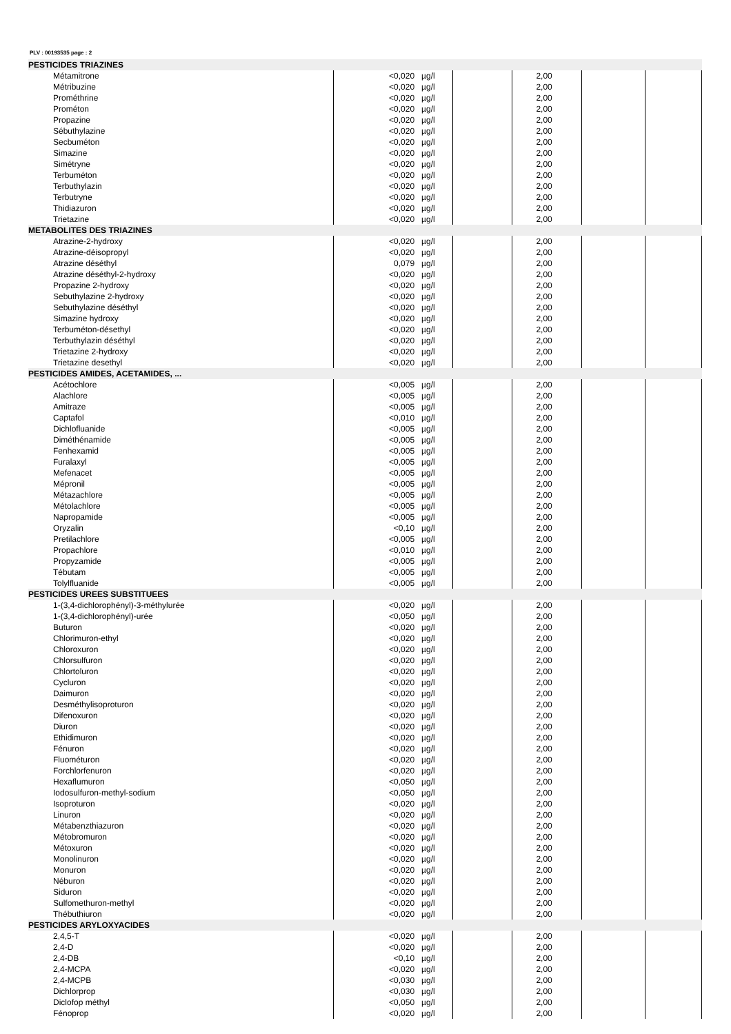PLV : 00193535 page : 2
| PESTICIDES TRIAZINES | | | | | | | |
| Métamitrone | <0,020 | µg/l | | 2,00 | | | |
| Métribuzine | <0,020 | µg/l | | 2,00 | | | |
| Prométhrine | <0,020 | µg/l | | 2,00 | | | |
| Prométon | <0,020 | µg/l | | 2,00 | | | |
| Propazine | <0,020 | µg/l | | 2,00 | | | |
| Sébuthylazine | <0,020 | µg/l | | 2,00 | | | |
| Secbuméton | <0,020 | µg/l | | 2,00 | | | |
| Simazine | <0,020 | µg/l | | 2,00 | | | |
| Simétryne | <0,020 | µg/l | | 2,00 | | | |
| Terbuméton | <0,020 | µg/l | | 2,00 | | | |
| Terbuthylazin | <0,020 | µg/l | | 2,00 | | | |
| Terbutryne | <0,020 | µg/l | | 2,00 | | | |
| Thidiazuron | <0,020 | µg/l | | 2,00 | | | |
| Trietazine | <0,020 | µg/l | | 2,00 | | | |
| METABOLITES DES TRIAZINES | | | | | | | |
| Atrazine-2-hydroxy | <0,020 | µg/l | | 2,00 | | | |
| Atrazine-déisopropyl | <0,020 | µg/l | | 2,00 | | | |
| Atrazine déséthyl | 0,079 | µg/l | | 2,00 | | | |
| Atrazine déséthyl-2-hydroxy | <0,020 | µg/l | | 2,00 | | | |
| Propazine 2-hydroxy | <0,020 | µg/l | | 2,00 | | | |
| Sebuthylazine 2-hydroxy | <0,020 | µg/l | | 2,00 | | | |
| Sebuthylazine déséthyl | <0,020 | µg/l | | 2,00 | | | |
| Simazine hydroxy | <0,020 | µg/l | | 2,00 | | | |
| Terbuméton-désethyl | <0,020 | µg/l | | 2,00 | | | |
| Terbuthylazin déséthyl | <0,020 | µg/l | | 2,00 | | | |
| Trietazine 2-hydroxy | <0,020 | µg/l | | 2,00 | | | |
| Trietazine desethyl | <0,020 | µg/l | | 2,00 | | | |
| PESTICIDES AMIDES, ACETAMIDES, ... | | | | | | | |
| Acétochlore | <0,005 | µg/l | | 2,00 | | | |
| Alachlore | <0,005 | µg/l | | 2,00 | | | |
| Amitraze | <0,005 | µg/l | | 2,00 | | | |
| Captafol | <0,010 | µg/l | | 2,00 | | | |
| Dichlofluanide | <0,005 | µg/l | | 2,00 | | | |
| Diméthénamide | <0,005 | µg/l | | 2,00 | | | |
| Fenhexamid | <0,005 | µg/l | | 2,00 | | | |
| Furalaxyl | <0,005 | µg/l | | 2,00 | | | |
| Mefenacet | <0,005 | µg/l | | 2,00 | | | |
| Mépronil | <0,005 | µg/l | | 2,00 | | | |
| Métazachlore | <0,005 | µg/l | | 2,00 | | | |
| Métolachlore | <0,005 | µg/l | | 2,00 | | | |
| Napropamide | <0,005 | µg/l | | 2,00 | | | |
| Oryzalin | <0,10 | µg/l | | 2,00 | | | |
| Pretilachlore | <0,005 | µg/l | | 2,00 | | | |
| Propachlore | <0,010 | µg/l | | 2,00 | | | |
| Propyzamide | <0,005 | µg/l | | 2,00 | | | |
| Tébutam | <0,005 | µg/l | | 2,00 | | | |
| Tolylfluanide | <0,005 | µg/l | | 2,00 | | | |
| PESTICIDES UREES SUBSTITUEES | | | | | | | |
| 1-(3,4-dichlorophényl)-3-méthylurée | <0,020 | µg/l | | 2,00 | | | |
| 1-(3,4-dichlorophényl)-urée | <0,050 | µg/l | | 2,00 | | | |
| Buturon | <0,020 | µg/l | | 2,00 | | | |
| Chlorimuron-ethyl | <0,020 | µg/l | | 2,00 | | | |
| Chloroxuron | <0,020 | µg/l | | 2,00 | | | |
| Chlorsulfuron | <0,020 | µg/l | | 2,00 | | | |
| Chlortoluron | <0,020 | µg/l | | 2,00 | | | |
| Cycluron | <0,020 | µg/l | | 2,00 | | | |
| Daimuron | <0,020 | µg/l | | 2,00 | | | |
| Desméthylisoproturon | <0,020 | µg/l | | 2,00 | | | |
| Difenoxuron | <0,020 | µg/l | | 2,00 | | | |
| Diuron | <0,020 | µg/l | | 2,00 | | | |
| Ethidimuron | <0,020 | µg/l | | 2,00 | | | |
| Fénuron | <0,020 | µg/l | | 2,00 | | | |
| Fluométuron | <0,020 | µg/l | | 2,00 | | | |
| Forchlorfenuron | <0,020 | µg/l | | 2,00 | | | |
| Hexaflumuron | <0,050 | µg/l | | 2,00 | | | |
| Iodosulfuron-methyl-sodium | <0,050 | µg/l | | 2,00 | | | |
| Isoproturon | <0,020 | µg/l | | 2,00 | | | |
| Linuron | <0,020 | µg/l | | 2,00 | | | |
| Métabenzthiazuron | <0,020 | µg/l | | 2,00 | | | |
| Métobromuron | <0,020 | µg/l | | 2,00 | | | |
| Métoxuron | <0,020 | µg/l | | 2,00 | | | |
| Monolinuron | <0,020 | µg/l | | 2,00 | | | |
| Monuron | <0,020 | µg/l | | 2,00 | | | |
| Néburon | <0,020 | µg/l | | 2,00 | | | |
| Siduron | <0,020 | µg/l | | 2,00 | | | |
| Sulfomethuron-methyl | <0,020 | µg/l | | 2,00 | | | |
| Thébuthiuron | <0,020 | µg/l | | 2,00 | | | |
| PESTICIDES ARYLOXYACIDES | | | | | | | |
| 2,4,5-T | <0,020 | µg/l | | 2,00 | | | |
| 2,4-D | <0,020 | µg/l | | 2,00 | | | |
| 2,4-DB | <0,10 | µg/l | | 2,00 | | | |
| 2,4-MCPA | <0,020 | µg/l | | 2,00 | | | |
| 2,4-MCPB | <0,030 | µg/l | | 2,00 | | | |
| Dichlorprop | <0,030 | µg/l | | 2,00 | | | |
| Diclofop méthyl | <0,050 | µg/l | | 2,00 | | | |
| Fénoprop | <0,020 | µg/l | | 2,00 | | | |